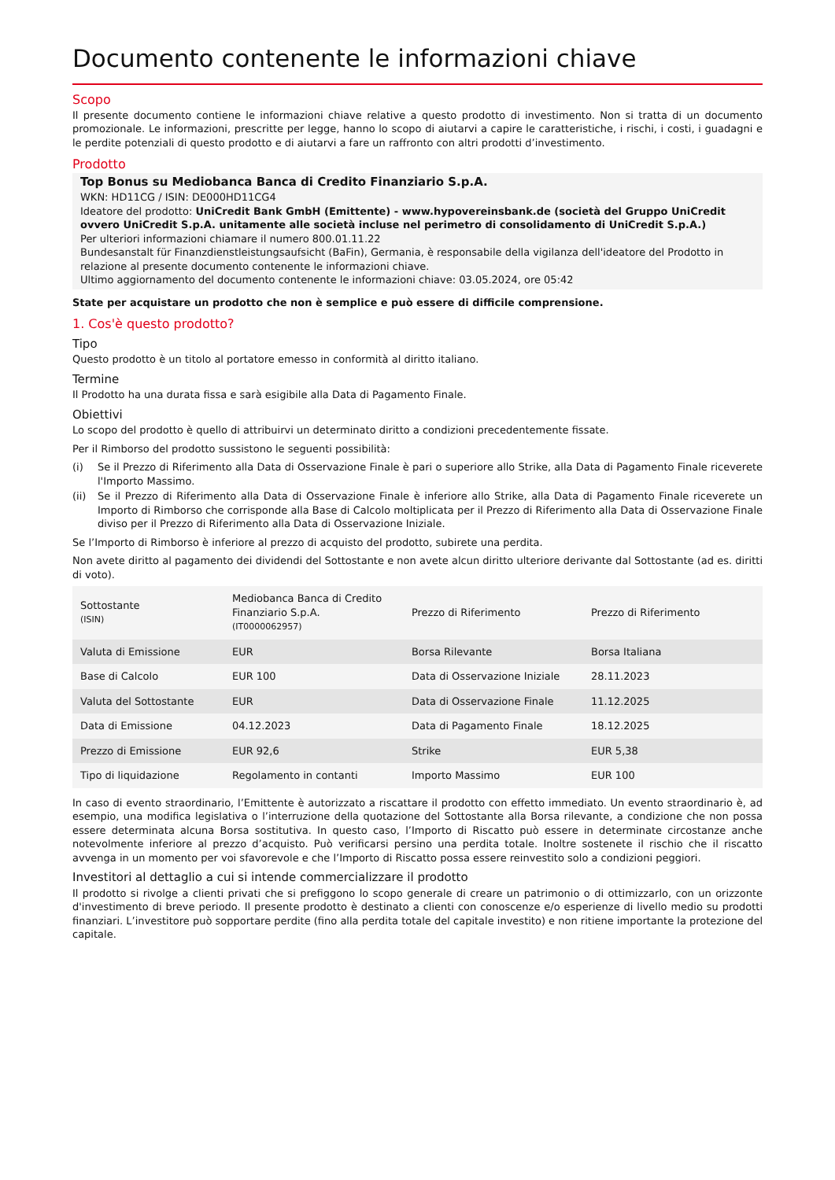Documento contenente le informazioni chiave
Scopo
Il presente documento contiene le informazioni chiave relative a questo prodotto di investimento. Non si tratta di un documento promozionale. Le informazioni, prescritte per legge, hanno lo scopo di aiutarvi a capire le caratteristiche, i rischi, i costi, i guadagni e le perdite potenziali di questo prodotto e di aiutarvi a fare un raffronto con altri prodotti d’investimento.
Prodotto
Top Bonus su Mediobanca Banca di Credito Finanziario S.p.A.
WKN: HD11CG / ISIN: DE000HD11CG4
Ideatore del prodotto: UniCredit Bank GmbH (Emittente) - www.hypovereinsbank.de (società del Gruppo UniCredit ovvero UniCredit S.p.A. unitamente alle società incluse nel perimetro di consolidamento di UniCredit S.p.A.)
Per ulteriori informazioni chiamare il numero 800.01.11.22
Bundesanstalt für Finanzdienstleistungsaufsicht (BaFin), Germania, è responsabile della vigilanza dell'ideatore del Prodotto in relazione al presente documento contenente le informazioni chiave.
Ultimo aggiornamento del documento contenente le informazioni chiave: 03.05.2024, ore 05:42
State per acquistare un prodotto che non è semplice e può essere di difficile comprensione.
1. Cos'è questo prodotto?
Tipo
Questo prodotto è un titolo al portatore emesso in conformità al diritto italiano.
Termine
Il Prodotto ha una durata fissa e sarà esigibile alla Data di Pagamento Finale.
Obiettivi
Lo scopo del prodotto è quello di attribuirvi un determinato diritto a condizioni precedentemente fissate.
Per il Rimborso del prodotto sussistono le seguenti possibilità:
(i) Se il Prezzo di Riferimento alla Data di Osservazione Finale è pari o superiore allo Strike, alla Data di Pagamento Finale riceverete l'Importo Massimo.
(ii) Se il Prezzo di Riferimento alla Data di Osservazione Finale è inferiore allo Strike, alla Data di Pagamento Finale riceverete un Importo di Rimborso che corrisponde alla Base di Calcolo moltiplicata per il Prezzo di Riferimento alla Data di Osservazione Finale diviso per il Prezzo di Riferimento alla Data di Osservazione Iniziale.
Se l’Importo di Rimborso è inferiore al prezzo di acquisto del prodotto, subirete una perdita.
Non avete diritto al pagamento dei dividendi del Sottostante e non avete alcun diritto ulteriore derivante dal Sottostante (ad es. diritti di voto).
| Sottostante (ISIN) | Mediobanca Banca di Credito Finanziario S.p.A. (IT0000062957) | Prezzo di Riferimento | Prezzo di Riferimento |
| Valuta di Emissione | EUR | Borsa Rilevante | Borsa Italiana |
| Base di Calcolo | EUR 100 | Data di Osservazione Iniziale | 28.11.2023 |
| Valuta del Sottostante | EUR | Data di Osservazione Finale | 11.12.2025 |
| Data di Emissione | 04.12.2023 | Data di Pagamento Finale | 18.12.2025 |
| Prezzo di Emissione | EUR 92,6 | Strike | EUR 5,38 |
| Tipo di liquidazione | Regolamento in contanti | Importo Massimo | EUR 100 |
In caso di evento straordinario, l’Emittente è autorizzato a riscattare il prodotto con effetto immediato. Un evento straordinario è, ad esempio, una modifica legislativa o l’interruzione della quotazione del Sottostante alla Borsa rilevante, a condizione che non possa essere determinata alcuna Borsa sostitutiva. In questo caso, l’Importo di Riscatto può essere in determinate circostanze anche notevolmente inferiore al prezzo d’acquisto. Può verificarsi persino una perdita totale. Inoltre sostenete il rischio che il riscatto avvenga in un momento per voi sfavorevole e che l’Importo di Riscatto possa essere reinvestito solo a condizioni peggiori.
Investitori al dettaglio a cui si intende commercializzare il prodotto
Il prodotto si rivolge a clienti privati che si prefiggono lo scopo generale di creare un patrimonio o di ottimizzarlo, con un orizzonte d'investimento di breve periodo. Il presente prodotto è destinato a clienti con conoscenze e/o esperienze di livello medio su prodotti finanziari. L’investitore può sopportare perdite (fino alla perdita totale del capitale investito) e non ritiene importante la protezione del capitale.